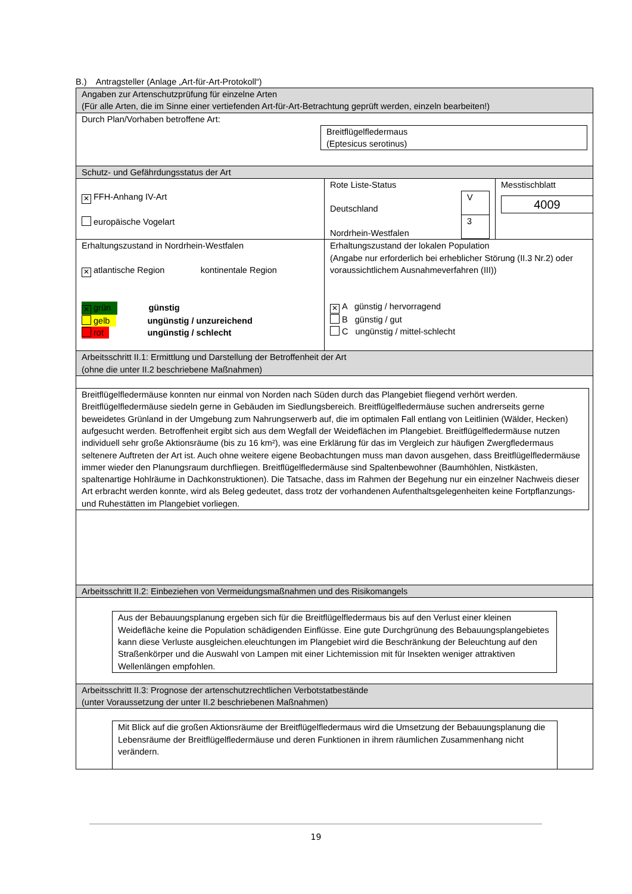B.) Antragsteller (Anlage „Art-für-Art-Protokoll“)
| Angaben zur Artenschutzprüfung für einzelne Arten (Für alle Arten, die im Sinne einer vertiefenden Art-für-Art-Betrachtung geprüft werden, einzeln bearbeiten!) | | |
| Durch Plan/Vorhaben betroffene Art: Breitflügelfledermaus (Eptesicus serotinus) | | |
| Schutz- und Gefährdungsstatus der Art | | |
| ✕ FFH-Anhang IV-Art europäische Vogelart | Rote Liste-Status Deutschland Nordrhein-Westfalen / V / / 3 / | Messtischblatt 4009 |
| Erhaltungszustand in Nordrhein-Westfalen ✕ atlantische Region kontinentale Region ✕ grün günstig gelb ungünstig / unzureichend rot ungünstig / schlecht | Erhaltungszustand der lokalen Population (Angabe nur erforderlich bei erheblicher Störung (II.3 Nr.2) oder voraussichtlichem Ausnahmeverfahren (III)) ✕ A günstig / hervorragend B günstig / gut C ungünstig / mittel-schlecht | |
| Arbeitsschritt II.1: Ermittlung und Darstellung der Betroffenheit der Art (ohne die unter II.2 beschriebene Maßnahmen) | | |
| Breitflügelfledermäuse konnten nur einmal von Norden nach Süden durch das Plangebiet fliegend verhört werden. Breitflügelfledermäuse siedeln gerne in Gebäuden im Siedlungsbereich. Breitflügelfledermäuse suchen andrerseits gerne beweidetes Grünland in der Umgebung zum Nahrungserwerb auf, die im optimalen Fall entlang von Leitlinien (Wälder, Hecken) aufgesucht werden. Betroffenheit ergibt sich aus dem Wegfall der Weideflächen im Plangebiet. Breitflügelfledermäuse nutzen individuell sehr große Aktionsräume (bis zu 16 km²), was eine Erklärung für das im Vergleich zur häufigen Zwergfledermaus seltenere Auftreten der Art ist. Auch ohne weitere eigene Beobachtungen muss man davon ausgehen, dass Breitflügelfledermäuse immer wieder den Planungsraum durchfliegen. Breitflügelfledermäuse sind Spaltenbewohner (Baumhöhlen, Nistkästen, spaltenartige Hohlräume in Dachkonstruktionen). Die Tatsache, dass im Rahmen der Begehung nur ein einzelner Nachweis dieser Art erbracht werden konnte, wird als Beleg gedeutet, dass trotz der vorhandenen Aufenthaltsgelegenheiten keine Fortpflanzungs- und Ruhestätten im Plangebiet vorliegen. | | |
| Arbeitsschritt II.2: Einbeziehen von Vermeidungsmaßnahmen und des Risikomangels | | |
| Aus der Bebauungsplanung ergeben sich für die Breitflügelfledermaus bis auf den Verlust einer kleinen Weidefläche keine die Population schädigenden Einflüsse. Eine gute Durchgrünung des Bebauungsplangebietes kann diese Verluste ausgleichen.eleuchtungen im Plangebiet wird die Beschränkung der Beleuchtung auf den Straßenkörper und die Auswahl von Lampen mit einer Lichtemission mit für Insekten weniger attraktiven Wellenlängen empfohlen. | | |
| Arbeitsschritt II.3: Prognose der artenschutzrechtlichen Verbotstatbestände (unter Voraussetzung der unter II.2 beschriebenen Maßnahmen) | | |
| Mit Blick auf die großen Aktionsräume der Breitflügelfledermaus wird die Umsetzung der Bebauungsplanung die Lebensräume der Breitflügelfledermäuse und deren Funktionen in ihrem räumlichen Zusammenhang nicht verändern. | | |
19